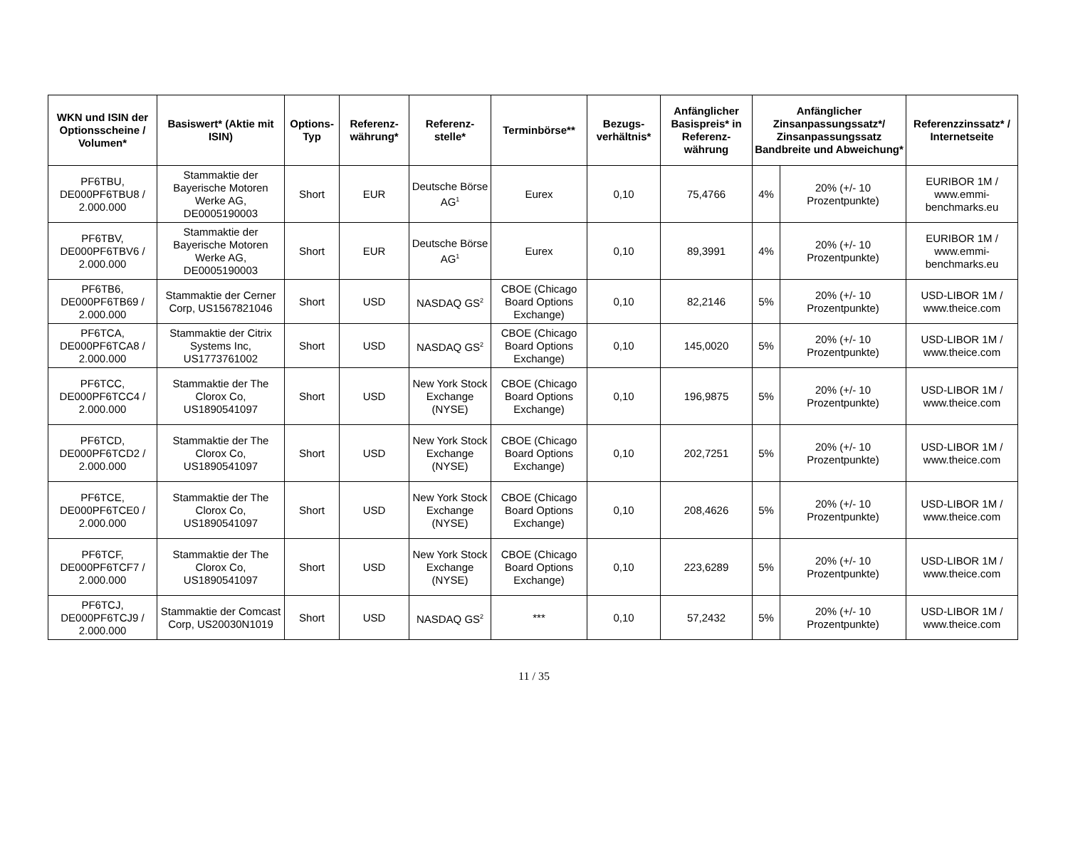| WKN und ISIN der Optionsscheine / Volumen* | Basiswert* (Aktie mit ISIN) | Options-Typ | Referenz-währung* | Referenz-stelle* | Terminbörse** | Bezugs-verhältnis* | Anfänglicher Basispreis* in Referenz-währung | Anfänglicher Zinsanpassungssatz*/ Zinsanpassungssatz Bandbreite und Abweichung* | | Referenzzinssatz* / Internetseite |
| --- | --- | --- | --- | --- | --- | --- | --- | --- | --- | --- |
| PF6TBU, DE000PF6TBU8 / 2.000.000 | Stammaktie der Bayerische Motoren Werke AG, DE0005190003 | Short | EUR | Deutsche Börse AG<sup>1</sup> | Eurex | 0,10 | 75,4766 | 4% | 20% (+/- 10 Prozentpunkte) | EURIBOR 1M / www.emmi-benchmarks.eu |
| PF6TBV, DE000PF6TBV6 / 2.000.000 | Stammaktie der Bayerische Motoren Werke AG, DE0005190003 | Short | EUR | Deutsche Börse AG<sup>1</sup> | Eurex | 0,10 | 89,3991 | 4% | 20% (+/- 10 Prozentpunkte) | EURIBOR 1M / www.emmi-benchmarks.eu |
| PF6TB6, DE000PF6TB69 / 2.000.000 | Stammaktie der Cerner Corp, US1567821046 | Short | USD | NASDAQ GS<sup>2</sup> | CBOE (Chicago Board Options Exchange) | 0,10 | 82,2146 | 5% | 20% (+/- 10 Prozentpunkte) | USD-LIBOR 1M / www.theice.com |
| PF6TCA, DE000PF6TCA8 / 2.000.000 | Stammaktie der Citrix Systems Inc, US1773761002 | Short | USD | NASDAQ GS<sup>2</sup> | CBOE (Chicago Board Options Exchange) | 0,10 | 145,0020 | 5% | 20% (+/- 10 Prozentpunkte) | USD-LIBOR 1M / www.theice.com |
| PF6TCC, DE000PF6TCC4 / 2.000.000 | Stammaktie der The Clorox Co, US1890541097 | Short | USD | New York Stock Exchange (NYSE) | CBOE (Chicago Board Options Exchange) | 0,10 | 196,9875 | 5% | 20% (+/- 10 Prozentpunkte) | USD-LIBOR 1M / www.theice.com |
| PF6TCD, DE000PF6TCD2 / 2.000.000 | Stammaktie der The Clorox Co, US1890541097 | Short | USD | New York Stock Exchange (NYSE) | CBOE (Chicago Board Options Exchange) | 0,10 | 202,7251 | 5% | 20% (+/- 10 Prozentpunkte) | USD-LIBOR 1M / www.theice.com |
| PF6TCE, DE000PF6TCE0 / 2.000.000 | Stammaktie der The Clorox Co, US1890541097 | Short | USD | New York Stock Exchange (NYSE) | CBOE (Chicago Board Options Exchange) | 0,10 | 208,4626 | 5% | 20% (+/- 10 Prozentpunkte) | USD-LIBOR 1M / www.theice.com |
| PF6TCF, DE000PF6TCF7 / 2.000.000 | Stammaktie der The Clorox Co, US1890541097 | Short | USD | New York Stock Exchange (NYSE) | CBOE (Chicago Board Options Exchange) | 0,10 | 223,6289 | 5% | 20% (+/- 10 Prozentpunkte) | USD-LIBOR 1M / www.theice.com |
| PF6TCJ, DE000PF6TCJ9 / 2.000.000 | Stammaktie der Comcast Corp, US20030N1019 | Short | USD | NASDAQ GS<sup>2</sup> | *** | 0,10 | 57,2432 | 5% | 20% (+/- 10 Prozentpunkte) | USD-LIBOR 1M / www.theice.com |
11 / 35